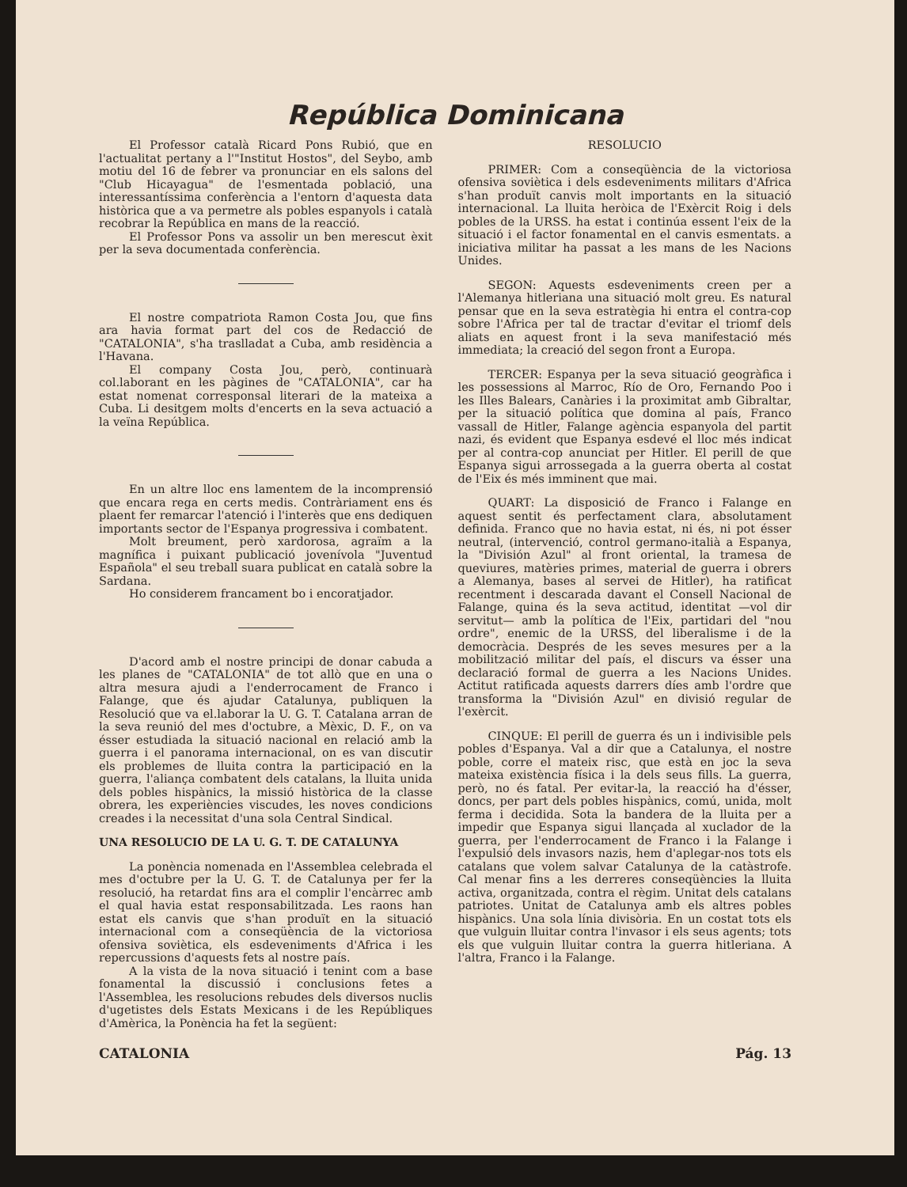República Dominicana
El Professor català Ricard Pons Rubió, que en l'actualitat pertany a l'"Institut Hostos", del Seybo, amb motiu del 16 de febrer va pronunciar en els salons del "Club Hicayagua" de l'esmentada població, una interessantíssima conferència a l'entorn d'aquesta data històrica que a va permetre als pobles espanyols i català recobrar la República en mans de la reacció.
El Professor Pons va assolir un ben merescut èxit per la seva documentada conferència.
El nostre compatriota Ramon Costa Jou, que fins ara havia format part del cos de Redacció de "CATALONIA", s'ha traslladat a Cuba, amb residència a l'Havana.
El company Costa Jou, però, continuarà col.laborant en les pàgines de "CATALONIA", car ha estat nomenat corresponsal literari de la mateixa a Cuba. Li desitgem molts d'encerts en la seva actuació a la veïna República.
En un altre lloc ens lamentem de la incomprensió que encara rega en certs medis. Contràriament ens és plaent fer remarcar l'atenció i l'interès que ens dediquen importants sector de l'Espanya progressiva i combatent.
Molt breument, però xardorosa, agraïm a la magnífica i puixant publicació jovenívola "Juventud Española" el seu treball suara publicat en català sobre la Sardana.
Ho considerem francament bo i encoratjador.
D'acord amb el nostre principi de donar cabuda a les planes de "CATALONIA" de tot allò que en una o altra mesura ajudi a l'enderrocament de Franco i Falange, que és ajudar Catalunya, publiquen la Resolució que va el.laborar la U. G. T. Catalana arran de la seva reunió del mes d'octubre, a Mèxic, D. F., on va ésser estudiada la situació nacional en relació amb la guerra i el panorama internacional, on es van discutir els problemes de lluita contra la participació en la guerra, l'aliança combatent dels catalans, la lluita unida dels pobles hispànics, la missió històrica de la classe obrera, les experiències viscudes, les noves condicions creades i la necessitat d'una sola Central Sindical.
UNA RESOLUCIO DE LA U. G. T. DE CATALUNYA
La ponència nomenada en l'Assemblea celebrada el mes d'octubre per la U. G. T. de Catalunya per fer la resolució, ha retardat fins ara el complir l'encàrrec amb el qual havia estat responsabilitzada. Les raons han estat els canvis que s'han produït en la situació internacional com a conseqüència de la victoriosa ofensiva soviètica, els esdeveniments d'Africa i les repercussions d'aquests fets al nostre país.
A la vista de la nova situació i tenint com a base fonamental la discussió i conclusions fetes a l'Assemblea, les resolucions rebudes dels diversos nuclis d'ugetistes dels Estats Mexicans i de les Repúbliques d'Amèrica, la Ponència ha fet la següent:
RESOLUCIO
PRIMER: Com a conseqüència de la victoriosa ofensiva soviètica i dels esdeveniments militars d'Africa s'han produït canvis molt importants en la situació internacional. La lluita heròica de l'Exèrcit Roig i dels pobles de la URSS. ha estat i continúa essent l'eix de la situació i el factor fonamental en el canvis esmentats. a iniciativa militar ha passat a les mans de les Nacions Unides.
SEGON: Aquests esdeveniments creen per a l'Alemanya hitleriana una situació molt greu. Es natural pensar que en la seva estratègia hi entra el contra-cop sobre l'Africa per tal de tractar d'evitar el triomf dels aliats en aquest front i la seva manifestació més immediata; la creació del segon front a Europa.
TERCER: Espanya per la seva situació geogràfica i les possessions al Marroc, Río de Oro, Fernando Poo i les Illes Balears, Canàries i la proximitat amb Gibraltar, per la situació política que domina al país, Franco vassall de Hitler, Falange agència espanyola del partit nazi, és evident que Espanya esdevé el lloc més indicat per al contra-cop anunciat per Hitler. El perill de que Espanya sigui arrossegada a la guerra oberta al costat de l'Eix és més imminent que mai.
QUART: La disposició de Franco i Falange en aquest sentit és perfectament clara, absolutament definida. Franco que no havia estat, ni és, ni pot ésser neutral, (intervenció, control germano-italià a Espanya, la "División Azul" al front oriental, la tramesa de queviures, matèries primes, material de guerra i obrers a Alemanya, bases al servei de Hitler), ha ratificat recentment i descarada davant el Consell Nacional de Falange, quina és la seva actitud, identitat —vol dir servitut— amb la política de l'Eix, partidari del "nou ordre", enemic de la URSS, del liberalisme i de la democràcia. Després de les seves mesures per a la mobilització militar del país, el discurs va ésser una declaració formal de guerra a les Nacions Unides. Actitut ratificada aquests darrers díes amb l'ordre que transforma la "División Azul" en divisió regular de l'exèrcit.
CINQUE: El perill de guerra és un i indivisible pels pobles d'Espanya. Val a dir que a Catalunya, el nostre poble, corre el mateix risc, que està en joc la seva mateixa existència física i la dels seus fills. La guerra, però, no és fatal. Per evitar-la, la reacció ha d'ésser, doncs, per part dels pobles hispànics, comú, unida, molt ferma i decidida. Sota la bandera de la lluita per a impedir que Espanya sigui llançada al xuclador de la guerra, per l'enderrocament de Franco i la Falange i l'expulsió dels invasors nazis, hem d'aplegar-nos tots els catalans que volem salvar Catalunya de la catàstrofe. Cal menar fins a les derreres conseqüències la lluita activa, organitzada, contra el règim. Unitat dels catalans patriotes. Unitat de Catalunya amb els altres pobles hispànics. Una sola línia divisòria. En un costat tots els que vulguin lluitar contra l'invasor i els seus agents; tots els que vulguin lluitar contra la guerra hitleriana. A l'altra, Franco i la Falange.
CATALONIA Pág. 13